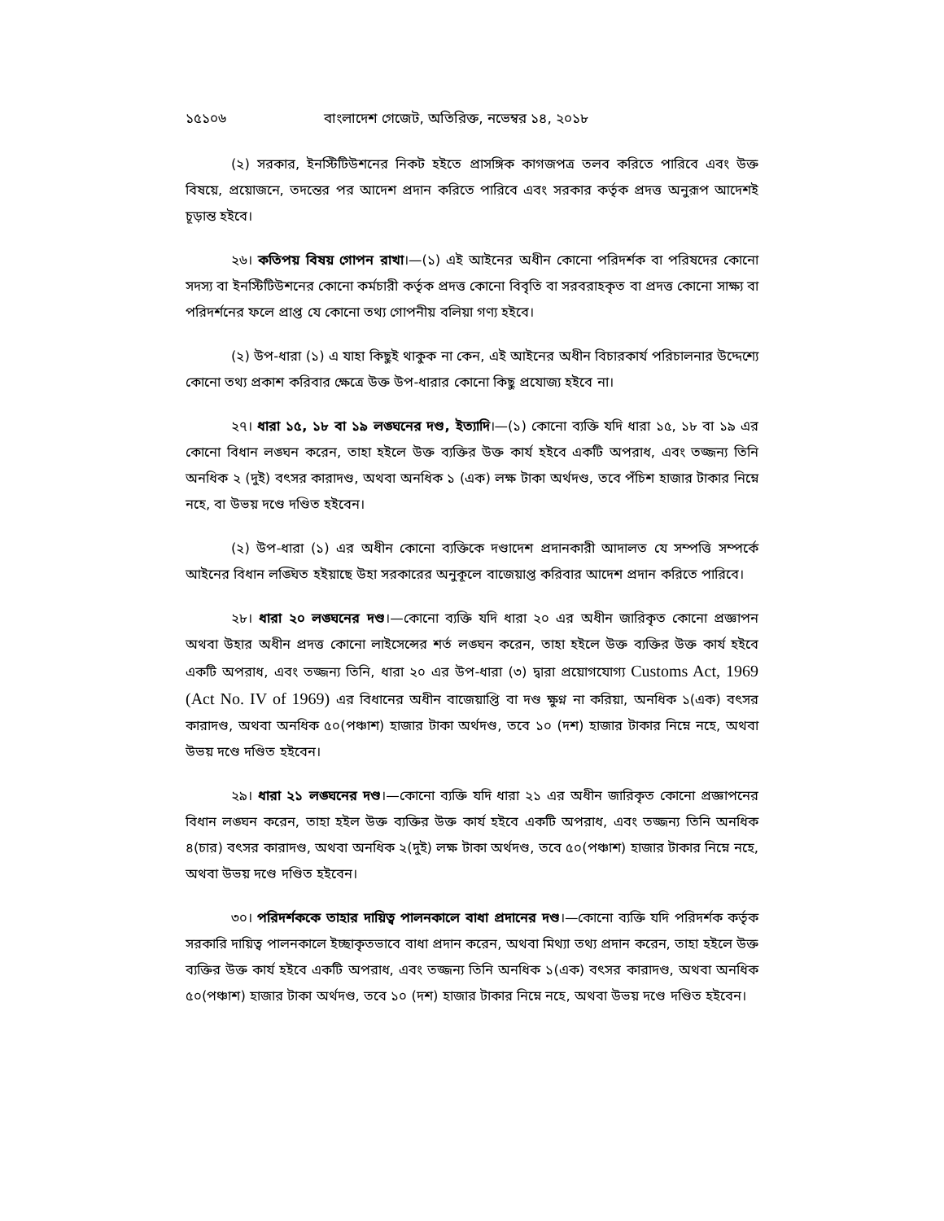১৫১০৬ বাংলাদেশ গেজেট, অতিরিক্ত, নভেম্বর ১৪, ২০১৮
(২) সরকার, ইনস্টিটিউশনের নিকট হইতে প্রাসঙ্গিক কাগজপত্র তলব করিতে পারিবে এবং উক্ত বিষয়ে, প্রয়োজনে, তদন্তের পর আদেশ প্রদান করিতে পারিবে এবং সরকার কর্তৃক প্রদত্ত অনুরূপ আদেশই চূড়ান্ত হইবে।
২৬। কতিপয় বিষয় গোপন রাখা।—(১) এই আইনের অধীন কোনো পরিদর্শক বা পরিষদের কোনো সদস্য বা ইনস্টিটিউশনের কোনো কর্মচারী কর্তৃক প্রদত্ত কোনো বিবৃতি বা সরবরাহকৃত বা প্রদত্ত কোনো সাক্ষ্য বা পরিদর্শনের ফলে প্রাপ্ত যে কোনো তথ্য গোপনীয় বলিয়া গণ্য হইবে।
(২) উপ-ধারা (১) এ যাহা কিছুই থাকুক না কেন, এই আইনের অধীন বিচারকার্য পরিচালনার উদ্দেশ্যে কোনো তথ্য প্রকাশ করিবার ক্ষেত্রে উক্ত উপ-ধারার কোনো কিছু প্রযোজ্য হইবে না।
২৭। ধারা ১৫, ১৮ বা ১৯ লঙ্ঘনের দণ্ড, ইত্যাদি।—(১) কোনো ব্যক্তি যদি ধারা ১৫, ১৮ বা ১৯ এর কোনো বিধান লঙ্ঘন করেন, তাহা হইলে উক্ত ব্যক্তির উক্ত কার্য হইবে একটি অপরাধ, এবং তজ্জন্য তিনি অনধিক ২ (দুই) বৎসর কারাদণ্ড, অথবা অনধিক ১ (এক) লক্ষ টাকা অর্থদণ্ড, তবে পঁচিশ হাজার টাকার নিম্নে নহে, বা উভয় দণ্ডে দণ্ডিত হইবেন।
(২) উপ-ধারা (১) এর অধীন কোনো ব্যক্তিকে দণ্ডাদেশ প্রদানকারী আদালত যে সম্পত্তি সম্পর্কে আইনের বিধান লঙ্ঘিত হইয়াছে উহা সরকারের অনুকূলে বাজেয়াপ্ত করিবার আদেশ প্রদান করিতে পারিবে।
২৮। ধারা ২০ লঙ্ঘনের দণ্ড।—কোনো ব্যক্তি যদি ধারা ২০ এর অধীন জারিকৃত কোনো প্রজ্ঞাপন অথবা উহার অধীন প্রদত্ত কোনো লাইসেন্সের শর্ত লঙ্ঘন করেন, তাহা হইলে উক্ত ব্যক্তির উক্ত কার্য হইবে একটি অপরাধ, এবং তজ্জন্য তিনি, ধারা ২০ এর উপ-ধারা (৩) দ্বারা প্রয়োগযোগ্য Customs Act, 1969 (Act No. IV of 1969) এর বিধানের অধীন বাজেয়াপ্তি বা দণ্ড ক্ষুণ্ন না করিয়া, অনধিক ১(এক) বৎসর কারাদণ্ড, অথবা অনধিক ৫০(পঞ্চাশ) হাজার টাকা অর্থদণ্ড, তবে ১০ (দশ) হাজার টাকার নিম্নে নহে, অথবা উভয় দণ্ডে দণ্ডিত হইবেন।
২৯। ধারা ২১ লঙ্ঘনের দণ্ড।—কোনো ব্যক্তি যদি ধারা ২১ এর অধীন জারিকৃত কোনো প্রজ্ঞাপনের বিধান লঙ্ঘন করেন, তাহা হইল উক্ত ব্যক্তির উক্ত কার্য হইবে একটি অপরাধ, এবং তজ্জন্য তিনি অনধিক ৪(চার) বৎসর কারাদণ্ড, অথবা অনধিক ২(দুই) লক্ষ টাকা অর্থদণ্ড, তবে ৫০(পঞ্চাশ) হাজার টাকার নিম্নে নহে, অথবা উভয় দণ্ডে দণ্ডিত হইবেন।
৩০। পরিদর্শককে তাহার দায়িত্ব পালনকালে বাধা প্রদানের দণ্ড।—কোনো ব্যক্তি যদি পরিদর্শক কর্তৃক সরকারি দায়িত্ব পালনকালে ইচ্ছাকৃতভাবে বাধা প্রদান করেন, অথবা মিথ্যা তথ্য প্রদান করেন, তাহা হইলে উক্ত ব্যক্তির উক্ত কার্য হইবে একটি অপরাধ, এবং তজ্জন্য তিনি অনধিক ১(এক) বৎসর কারাদণ্ড, অথবা অনধিক ৫০(পঞ্চাশ) হাজার টাকা অর্থদণ্ড, তবে ১০ (দশ) হাজার টাকার নিম্নে নহে, অথবা উভয় দণ্ডে দণ্ডিত হইবেন।